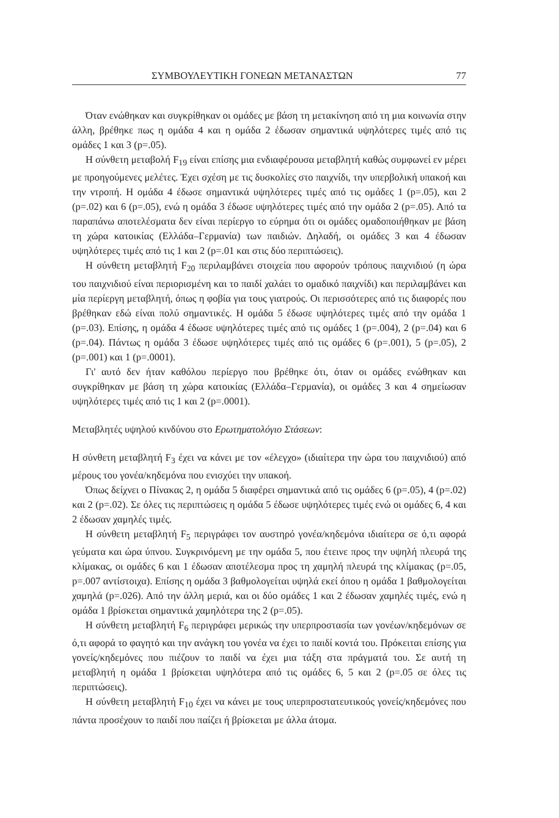ΣΥΜΒΟΥΛΕΥΤΙΚΗ ΓΟΝΕΩΝ ΜΕΤΑΝΑΣΤΩΝ 77
Όταν ενώθηκαν και συγκρίθηκαν οι ομάδες με βάση τη μετακίνηση από τη μια κοινωνία στην άλλη, βρέθηκε πως η ομάδα 4 και η ομάδα 2 έδωσαν σημαντικά υψηλότερες τιμές από τις ομάδες 1 και 3 (p=.05).
Η σύνθετη μεταβολή F<sub>19</sub> είναι επίσης μια ενδιαφέρουσα μεταβλητή καθώς συμφωνεί εν μέρει με προηγούμενες μελέτες. Έχει σχέση με τις δυσκολίες στο παιχνίδι, την υπερβολική υπακοή και την ντροπή. Η ομάδα 4 έδωσε σημαντικά υψηλότερες τιμές από τις ομάδες 1 (p=.05), και 2 (p=.02) και 6 (p=.05), ενώ η ομάδα 3 έδωσε υψηλότερες τιμές από την ομάδα 2 (p=.05). Από τα παραπάνω αποτελέσματα δεν είναι περίεργο το εύρημα ότι οι ομάδες ομαδοποιήθηκαν με βάση τη χώρα κατοικίας (Ελλάδα–Γερμανία) των παιδιών. Δηλαδή, οι ομάδες 3 και 4 έδωσαν υψηλότερες τιμές από τις 1 και 2 (p=.01 και στις δύο περιπτώσεις).
Η σύνθετη μεταβλητή F<sub>20</sub> περιλαμβάνει στοιχεία που αφορούν τρόπους παιχνιδιού (η ώρα του παιχνιδιού είναι περιορισμένη και το παιδί χαλάει το ομαδικό παιχνίδι) και περιλαμβάνει και μία περίεργη μεταβλητή, όπως η φοβία για τους γιατρούς. Οι περισσότερες από τις διαφορές που βρέθηκαν εδώ είναι πολύ σημαντικές. Η ομάδα 5 έδωσε υψηλότερες τιμές από την ομάδα 1 (p=.03). Επίσης, η ομάδα 4 έδωσε υψηλότερες τιμές από τις ομάδες 1 (p=.004), 2 (p=.04) και 6 (p=.04). Πάντως η ομάδα 3 έδωσε υψηλότερες τιμές από τις ομάδες 6 (p=.001), 5 (p=.05), 2 (p=.001) και 1 (p=.0001).
Γι' αυτό δεν ήταν καθόλου περίεργο που βρέθηκε ότι, όταν οι ομάδες ενώθηκαν και συγκρίθηκαν με βάση τη χώρα κατοικίας (Ελλάδα–Γερμανία), οι ομάδες 3 και 4 σημείωσαν υψηλότερες τιμές από τις 1 και 2 (p=.0001).
Μεταβλητές υψηλού κινδύνου στο Ερωτηματολόγιο Στάσεων:
Η σύνθετη μεταβλητή F<sub>3</sub> έχει να κάνει με τον «έλεγχο» (ιδιαίτερα την ώρα του παιχνιδιού) από μέρους του γονέα/κηδεμόνα που ενισχύει την υπακοή.
Όπως δείχνει ο Πίνακας 2, η ομάδα 5 διαφέρει σημαντικά από τις ομάδες 6 (p=.05), 4 (p=.02) και 2 (p=.02). Σε όλες τις περιπτώσεις η ομάδα 5 έδωσε υψηλότερες τιμές ενώ οι ομάδες 6, 4 και 2 έδωσαν χαμηλές τιμές.
Η σύνθετη μεταβλητή F<sub>5</sub> περιγράφει τον αυστηρό γονέα/κηδεμόνα ιδιαίτερα σε ό,τι αφορά γεύματα και ώρα ύπνου. Συγκρινόμενη με την ομάδα 5, που έτεινε προς την υψηλή πλευρά της κλίμακας, οι ομάδες 6 και 1 έδωσαν αποτέλεσμα προς τη χαμηλή πλευρά της κλίμακας (p=.05, p=.007 αντίστοιχα). Επίσης η ομάδα 3 βαθμολογείται υψηλά εκεί όπου η ομάδα 1 βαθμολογείται χαμηλά (p=.026). Από την άλλη μεριά, και οι δύο ομάδες 1 και 2 έδωσαν χαμηλές τιμές, ενώ η ομάδα 1 βρίσκεται σημαντικά χαμηλότερα της 2 (p=.05).
Η σύνθετη μεταβλητή F<sub>6</sub> περιγράφει μερικώς την υπερπροστασία των γονέων/κηδεμόνων σε ό,τι αφορά το φαγητό και την ανάγκη του γονέα να έχει το παιδί κοντά του. Πρόκειται επίσης για γονείς/κηδεμόνες που πιέζουν το παιδί να έχει μια τάξη στα πράγματά του. Σε αυτή τη μεταβλητή η ομάδα 1 βρίσκεται υψηλότερα από τις ομάδες 6, 5 και 2 (p=.05 σε όλες τις περιπτώσεις).
Η σύνθετη μεταβλητή F<sub>10</sub> έχει να κάνει με τους υπερπροστατευτικούς γονείς/κηδεμόνες που πάντα προσέχουν το παιδί που παίζει ή βρίσκεται με άλλα άτομα.